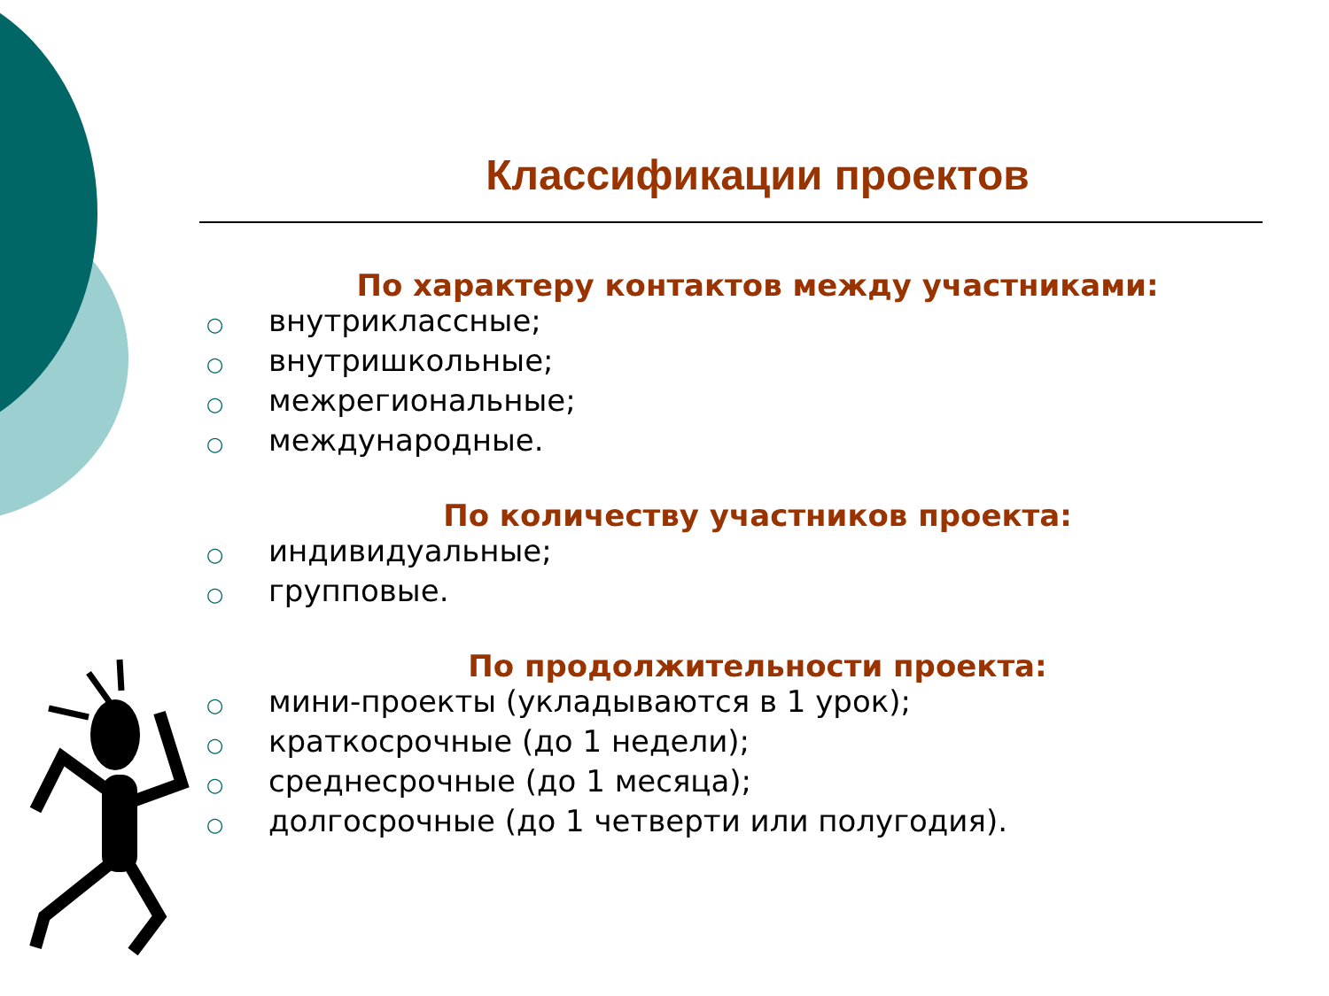Классификации проектов
По характеру контактов между участниками:
○ внутриклассные;
○ внутришкольные;
○ межрегиональные;
○ международные.
По количеству участников проекта:
○ индивидуальные;
○ групповые.
По продолжительности проекта:
○ мини-проекты (укладываются в 1 урок);
○ краткосрочные (до 1 недели);
○ среднесрочные (до 1 месяца);
○ долгосрочные (до 1 четверти или полугодия).